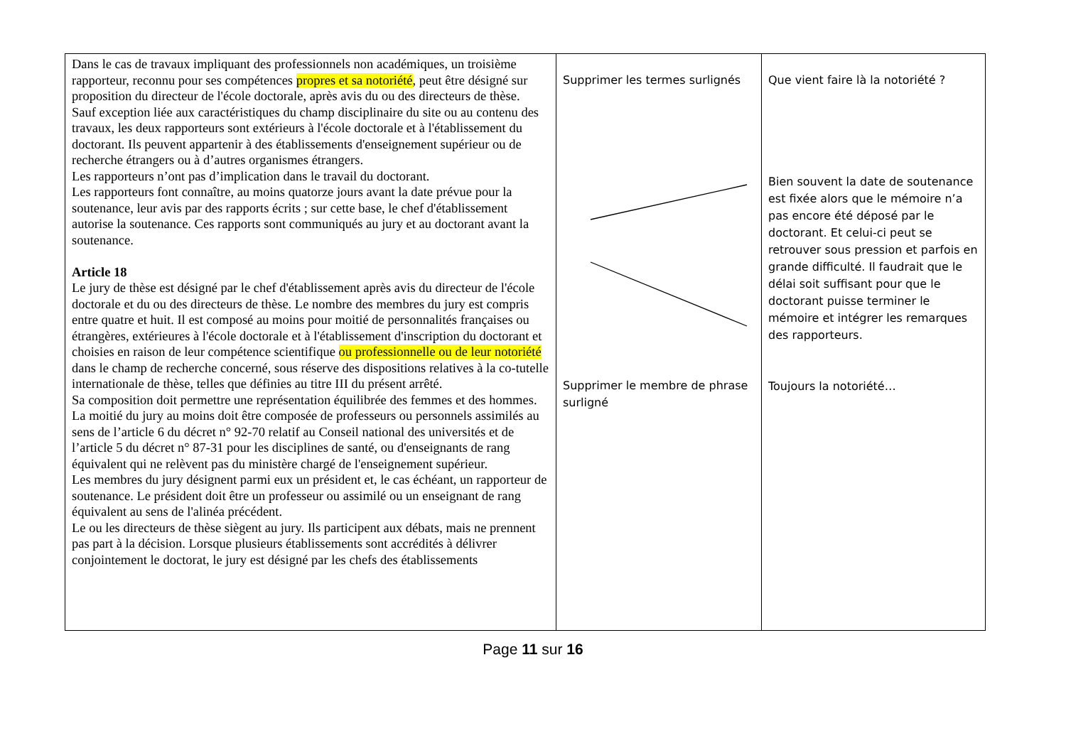| Dans le cas de travaux impliquant des professionnels non académiques, un troisième rapporteur, reconnu pour ses compétences propres et sa notoriété , peut être désigné sur proposition du directeur de l'école doctorale, après avis du ou des directeurs de thèse. Sauf exception liée aux caractéristiques du champ disciplinaire du site ou au contenu des travaux, les deux rapporteurs sont extérieurs à l'école doctorale et à l'établissement du doctorant. Ils peuvent appartenir à des établissements d'enseignement supérieur ou de recherche étrangers ou à d’autres organismes étrangers. Les rapporteurs n’ont pas d’implication dans le travail du doctorant. Les rapporteurs font connaître, au moins quatorze jours avant la date prévue pour la soutenance, leur avis par des rapports écrits ; sur cette base, le chef d'établissement autorise la soutenance. Ces rapports sont communiqués au jury et au doctorant avant la soutenance. Article 18 Le jury de thèse est désigné par le chef d'établissement après avis du directeur de l'école doctorale et du ou des directeurs de thèse. Le nombre des membres du jury est compris entre quatre et huit. Il est composé au moins pour moitié de personnalités françaises ou étrangères, extérieures à l'école doctorale et à l'établissement d'inscription du doctorant et choisies en raison de leur compétence scientifique ou professionnelle ou de leur notoriété dans le champ de recherche concerné, sous réserve des dispositions relatives à la co-tutelle internationale de thèse, telles que définies au titre III du présent arrêté. Sa composition doit permettre une représentation équilibrée des femmes et des hommes. La moitié du jury au moins doit être composée de professeurs ou personnels assimilés au sens de l’article 6 du décret n° 92-70 relatif au Conseil national des universités et de l’article 5 du décret n° 87-31 pour les disciplines de santé, ou d'enseignants de rang équivalent qui ne relèvent pas du ministère chargé de l'enseignement supérieur. Les membres du jury désignent parmi eux un président et, le cas échéant, un rapporteur de soutenance. Le président doit être un professeur ou assimilé ou un enseignant de rang équivalent au sens de l'alinéa précédent. Le ou les directeurs de thèse siègent au jury. Ils participent aux débats, mais ne prennent pas part à la décision. Lorsque plusieurs établissements sont accrédités à délivrer conjointement le doctorat, le jury est désigné par les chefs des établissements | Supprimer les termes surlignés Supprimer le membre de phrase surligné | Que vient faire là la notoriété ? Bien souvent la date de soutenance est fixée alors que le mémoire n’a pas encore été déposé par le doctorant. Et celui-ci peut se retrouver sous pression et parfois en grande difficulté. Il faudrait que le délai soit suffisant pour que le doctorant puisse terminer le mémoire et intégrer les remarques des rapporteurs. Toujours la notoriété… |
Page 11 sur 16